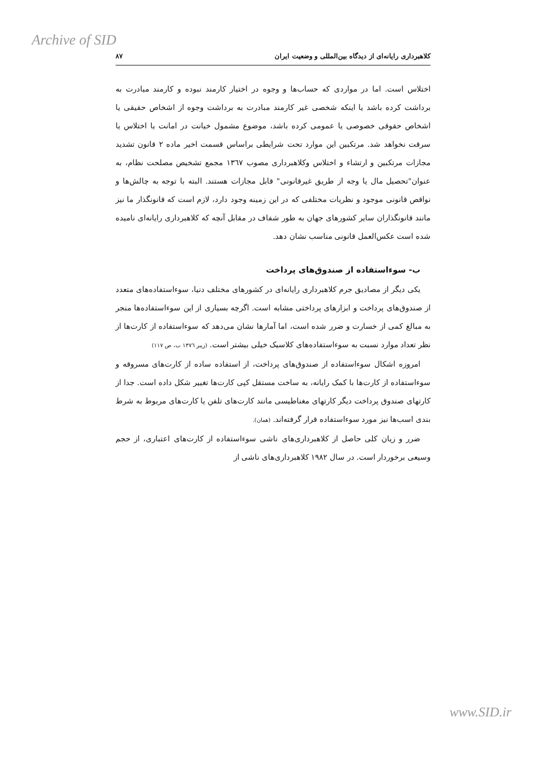Archive of SID
کلاهبرداری رایانه‌ای از دیدگاه بین‌المللی و وضعیت ایران ۸۷
اختلاس است. اما در مواردی که حساب‌ها و وجوه در اختیار کارمند نبوده و کارمند مبادرت به برداشت کرده باشد یا اینکه شخصی غیر کارمند مبادرت به برداشت وجوه از اشخاص حقیقی یا اشخاص حقوقی خصوصی یا عمومی کرده باشد، موضوع مشمول خیانت در امانت یا اختلاس یا سرقت نخواهد شد. مرتکبین این موارد تحت شرایطی براساس قسمت اخیر ماده ۲ قانون تشدید مجازات مرتکبین و ارتشاء و اختلاس وکلاهبرداری مصوب ۱۳٦۷ مجمع تشخیص مصلحت نظام، به عنوان"تحصیل مال یا وجه از طریق غیرقانونی" قابل مجازات هستند. البته با توجه به چالش‌ها و نواقص قانونی موجود و نظریات مختلفی که در این زمینه وجود دارد، لازم است که قانونگذار ما نیز مانند قانونگذاران سایر کشورهای جهان به طور شفاف در مقابل آنچه که کلاهبرداری رایانه‌ای نامیده شده است عکس‌العمل قانونی مناسب نشان دهد.
ب- سوءاستفاده از صندوق‌های پرداخت
یکی دیگر از مصادیق جرم کلاهبرداری رایانه‌ای در کشورهای مختلف دنیا، سوءاستفاده‌های متعدد از صندوق‌های پرداخت و ابزارهای پرداختی مشابه است. اگرچه بسیاری از این سوءاستفاده‌ها منجر به مبالغ کمی از خسارت و ضرر شده است، اما آمارها نشان می‌دهد که سوءاستفاده از کارت‌ها از نظر تعداد موارد نسبت به سوءاستفاده‌های کلاسیک خیلی بیشتر است. (زیبر ۱۳۷٦ ب، ص ۱۱۷)
امروزه اشکال سوءاستفاده از صندوق‌های پرداخت، از استفاده ساده از کارت‌های مسروقه و سوءاستفاده از کارت‌ها با کمک رایانه، به ساخت مستقل کپی کارت‌ها تغییر شکل داده است. جدا از کارتهای صندوق پرداخت دیگر کارتهای مغناطیسی مانند کارت‌های تلفن یا کارت‌های مربوط به شرط بندی اسب‌ها نیز مورد سوءاستفاده قرار گرفته‌اند. (همان).
ضرر و زیان کلی حاصل از کلاهبرداری‌های ناشی سوءاستفاده از کارت‌های اعتباری، از حجم وسیعی برخوردار است. در سال ۱۹۸۲ کلاهبرداری‌های ناشی از
www.SID.ir